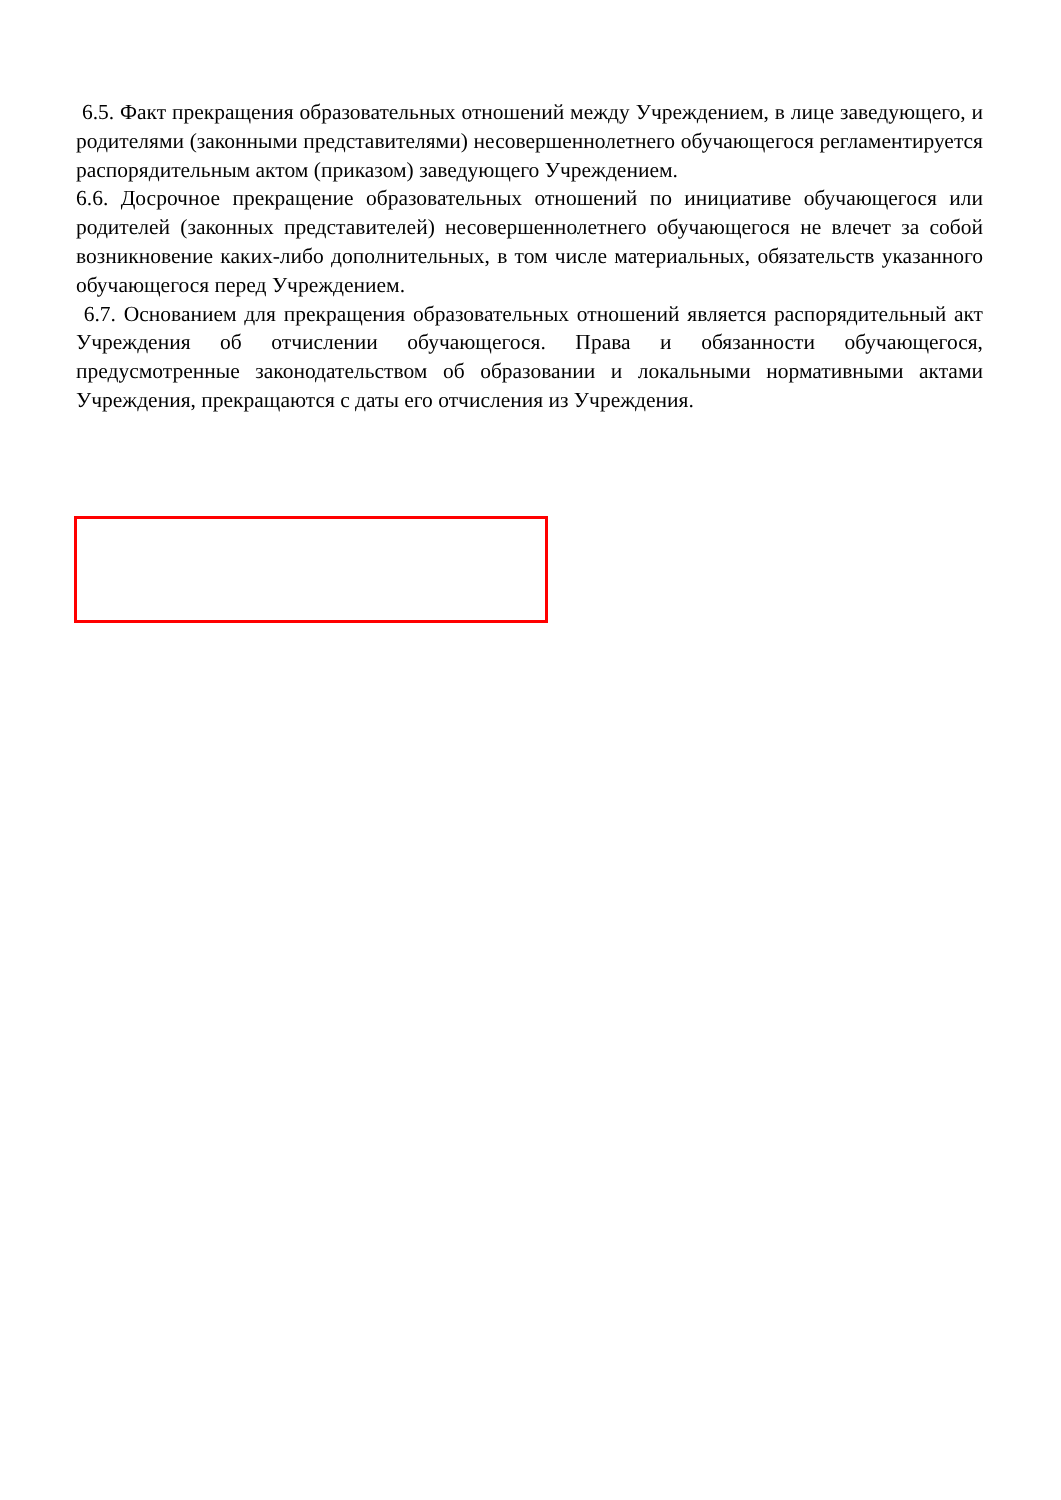6.5. Факт прекращения образовательных отношений между Учреждением, в лице заведующего, и родителями (законными представителями) несовершеннолетнего обучающегося регламентируется распорядительным актом (приказом) заведующего Учреждением.
6.6. Досрочное прекращение образовательных отношений по инициативе обучающегося или родителей (законных представителей) несовершеннолетнего обучающегося не влечет за собой возникновение каких-либо дополнительных, в том числе материальных, обязательств указанного обучающегося перед Учреждением.
6.7. Основанием для прекращения образовательных отношений является распорядительный акт Учреждения об отчислении обучающегося. Права и обязанности обучающегося, предусмотренные законодательством об образовании и локальными нормативными актами Учреждения, прекращаются с даты его отчисления из Учреждения.